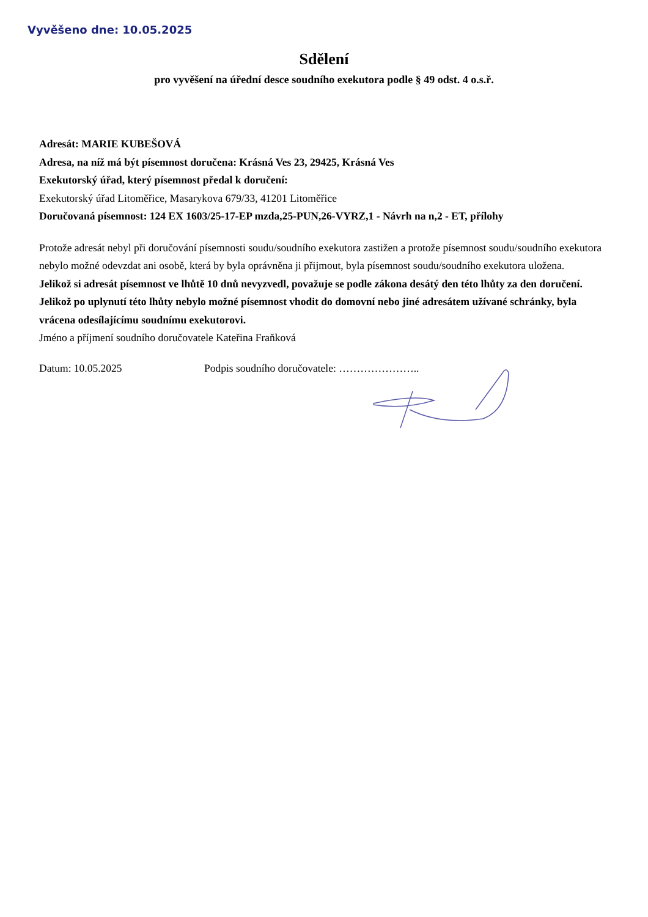Vyvěšeno dne: 10.05.2025
Sdělení
pro vyvěšení na úřední desce soudního exekutora podle § 49 odst. 4 o.s.ř.
Adresát: MARIE KUBEŠOVÁ
Adresa, na níž má být písemnost doručena: Krásná Ves 23, 29425, Krásná Ves
Exekutorský úřad, který písemnost předal k doručení:
Exekutorský úřad Litoměřice, Masarykova 679/33, 41201 Litoměřice
Doručovaná písemnost: 124 EX 1603/25-17-EP mzda,25-PUN,26-VYRZ,1 - Návrh na n,2 - ET, přílohy
Protože adresát nebyl při doručování písemnosti soudu/soudního exekutora zastižen a protože písemnost soudu/soudního exekutora nebylo možné odevzdat ani osobě, která by byla oprávněna ji přijmout, byla písemnost soudu/soudního exekutora uložena.
Jelikož si adresát písemnost ve lhůtě 10 dnů nevyzvedl, považuje se podle zákona desátý den této lhůty za den doručení. Jelikož po uplynutí této lhůty nebylo možné písemnost vhodit do domovní nebo jiné adresátem užívané schránky, byla vrácena odesílajícímu soudnímu exekutorovi.
Jméno a příjmení soudního doručovatele Kateřina Fraňková
Datum: 10.05.2025 Podpis soudního doručovatele: …………………..